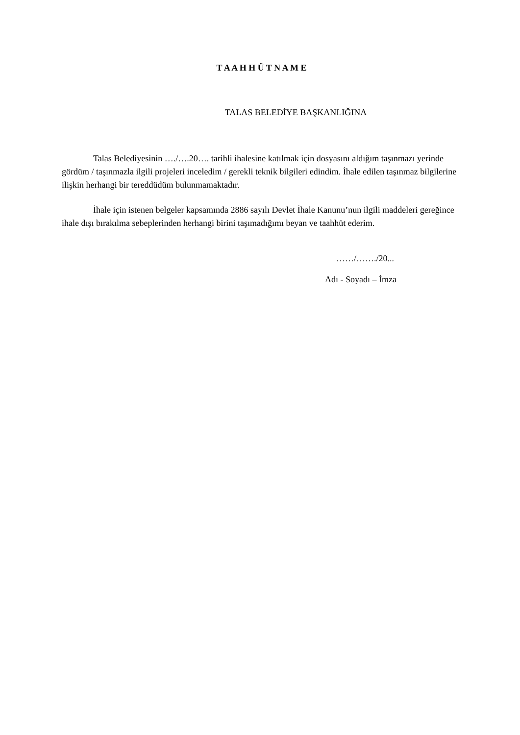T A A H H Ü T N A M E
TALAS BELEDİYE BAŞKANLIĞINA
Talas Belediyesinin …./….20…. tarihli ihalesine katılmak için dosyasını aldığım taşınmazı yerinde gördüm / taşınmazla ilgili projeleri inceledim / gerekli teknik bilgileri edindim. İhale edilen taşınmaz bilgilerine ilişkin herhangi bir tereddüdüm bulunmamaktadır.
İhale için istenen belgeler kapsamında 2886 sayılı Devlet İhale Kanunu’nun ilgili maddeleri gereğince ihale dışı bırakılma sebeplerinden herhangi birini taşımadığımı beyan ve taahhüt ederim.
……/……./20...
Adı - Soyadı – İmza